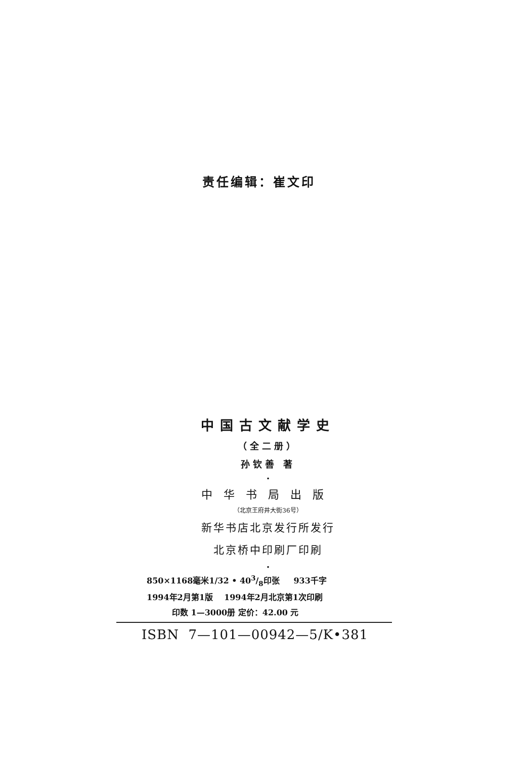责任编辑：崔文印
中国古文献学史
（全二册）
孙钦善 著
•
中华书局出版
（北京王府井大街36号）
新华书店北京发行所发行
北京桥中印刷厂印刷
•
850×1168毫米1/32 • 403/8印张 933千字
1994年2月第1版 1994年2月北京第1次印刷
印数 1—3000册 定价：42.00 元
ISBN 7—101—00942—5/K•381